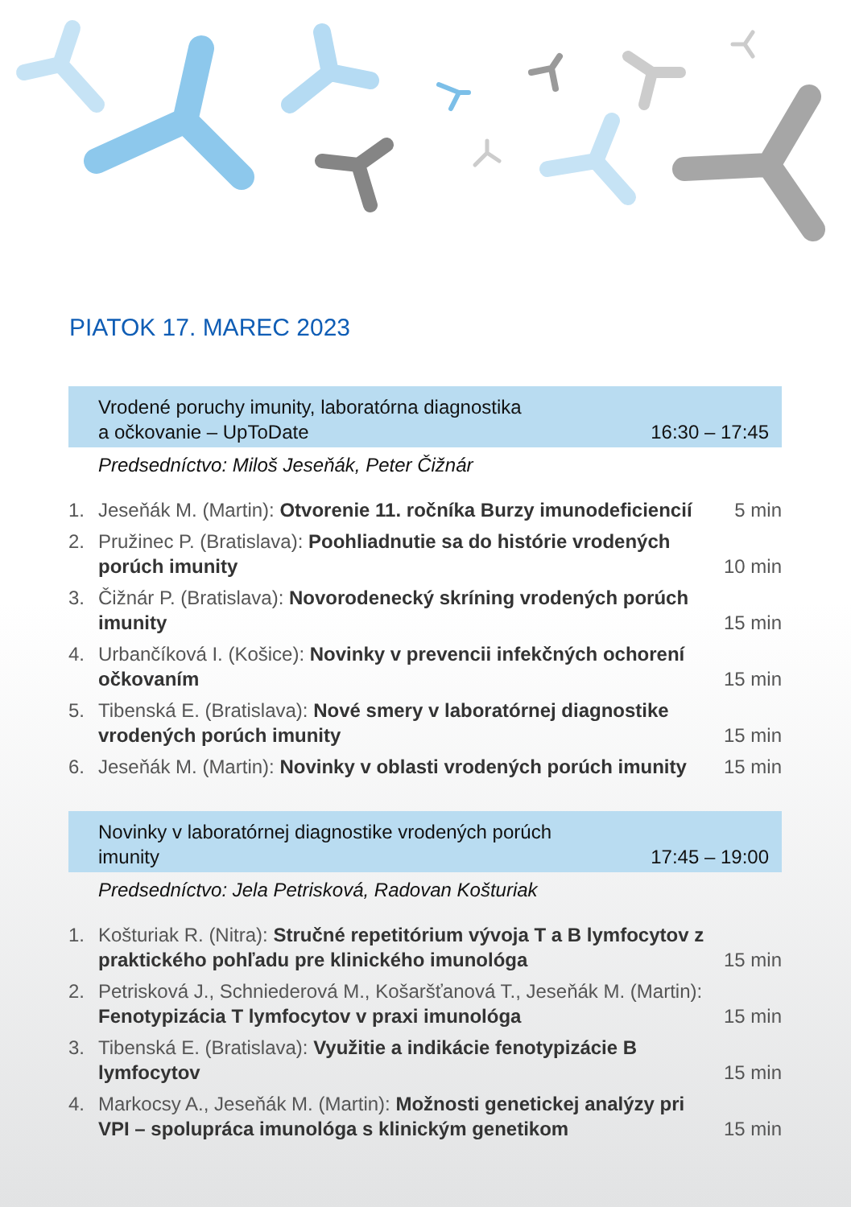PIATOK 17. MAREC 2023
Vrodené poruchy imunity, laboratórna diagnostika
a očkovanie – UpToDate 16:30 – 17:45
Predsedníctvo: Miloš Jeseňák, Peter Čižnár
1. Jeseňák M. (Martin): Otvorenie 11. ročníka Burzy imunodeficiencií 5 min
2. Pružinec P. (Bratislava): Poohliadnutie sa do histórie vrodených porúch imunity 10 min
3. Čižnár P. (Bratislava): Novorodenecký skríning vrodených porúch imunity 15 min
4. Urbančíková I. (Košice): Novinky v prevencii infekčných ochorení očkovaním 15 min
5. Tibenská E. (Bratislava): Nové smery v laboratórnej diagnostike vrodených porúch imunity 15 min
6. Jeseňák M. (Martin): Novinky v oblasti vrodených porúch imunity 15 min
Novinky v laboratórnej diagnostike vrodených porúch
imunity 17:45 – 19:00
Predsedníctvo: Jela Petrisková, Radovan Košturiak
1. Košturiak R. (Nitra): Stručné repetitórium vývoja T a B lymfocytov z praktického pohľadu pre klinického imunológa 15 min
2. Petrisková J., Schniederová M., Košaršťanová T., Jeseňák M. (Martin): Fenotypizácia T lymfocytov v praxi imunológa 15 min
3. Tibenská E. (Bratislava): Využitie a indikácie fenotypizácie B lymfocytov 15 min
4. Markocsy A., Jeseňák M. (Martin): Možnosti genetickej analýzy pri VPI – spolupráca imunológa s klinickým genetikom 15 min